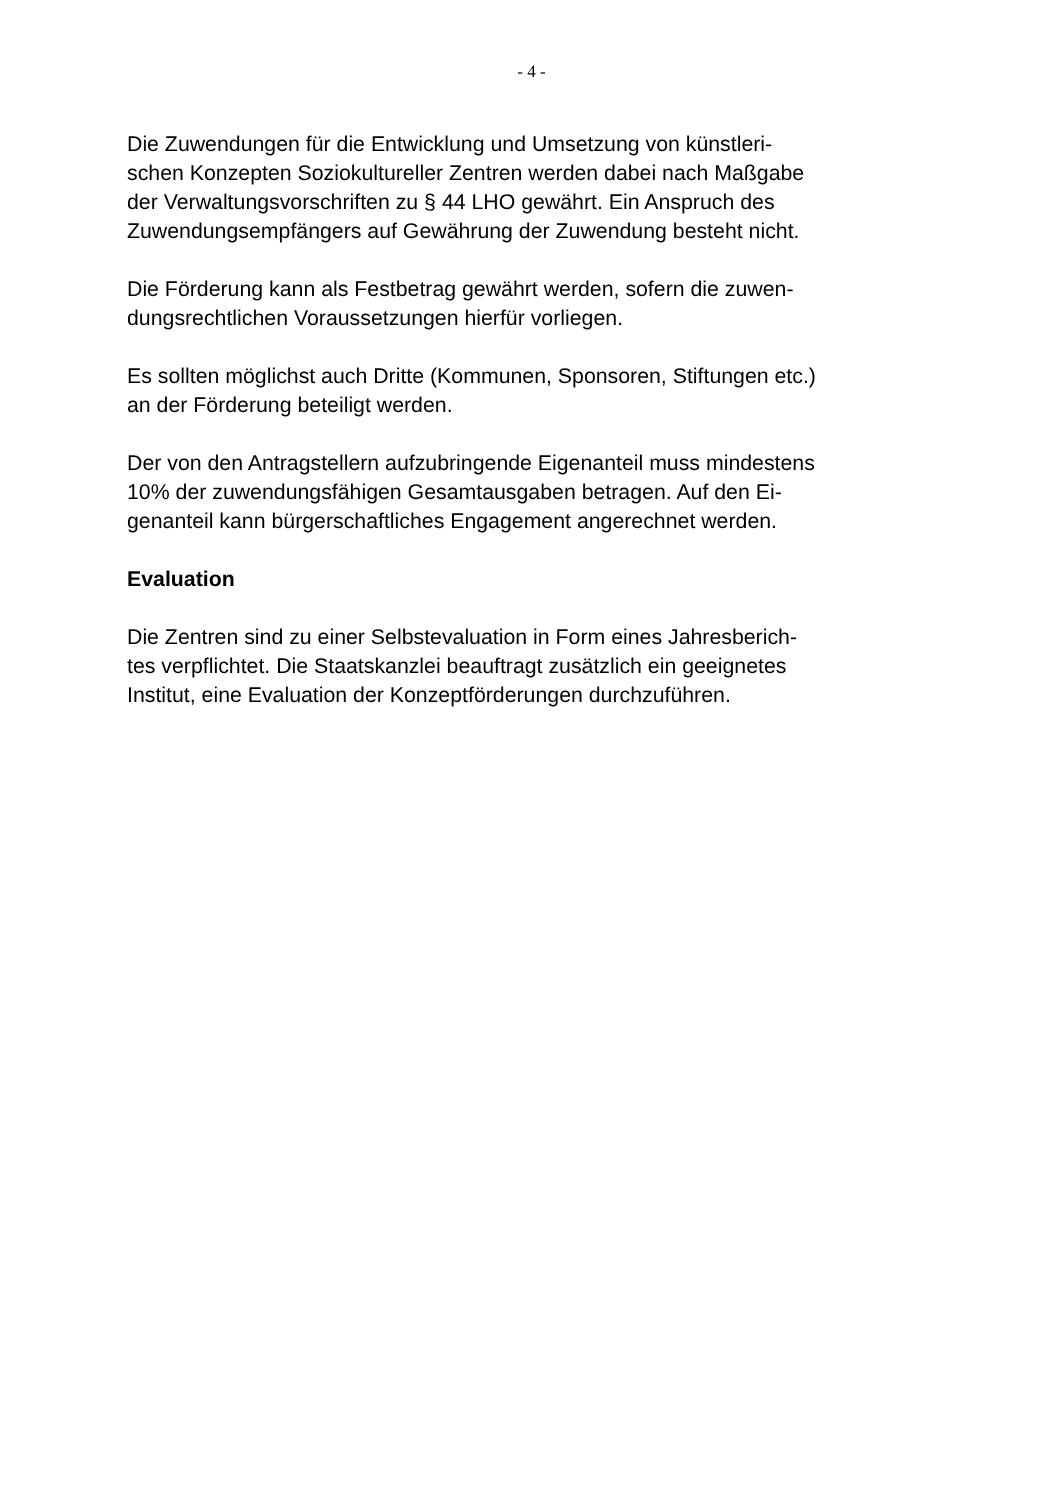- 4 -
Die Zuwendungen für die Entwicklung und Umsetzung von künstleri-
schen Konzepten Soziokultureller Zentren werden dabei nach Maßgabe
der Verwaltungsvorschriften zu § 44 LHO gewährt. Ein Anspruch des
Zuwendungsempfängers auf Gewährung der Zuwendung besteht nicht.
Die Förderung kann als Festbetrag gewährt werden, sofern die zuwen-
dungsrechtlichen Voraussetzungen hierfür vorliegen.
Es sollten möglichst auch Dritte (Kommunen, Sponsoren, Stiftungen etc.)
an der Förderung beteiligt werden.
Der von den Antragstellern aufzubringende Eigenanteil muss mindestens
10% der zuwendungsfähigen Gesamtausgaben betragen. Auf den Ei-
genanteil kann bürgerschaftliches Engagement angerechnet werden.
Evaluation
Die Zentren sind zu einer Selbstevaluation in Form eines Jahresberich-
tes verpflichtet. Die Staatskanzlei beauftragt zusätzlich ein geeignetes
Institut, eine Evaluation der Konzeptförderungen durchzuführen.